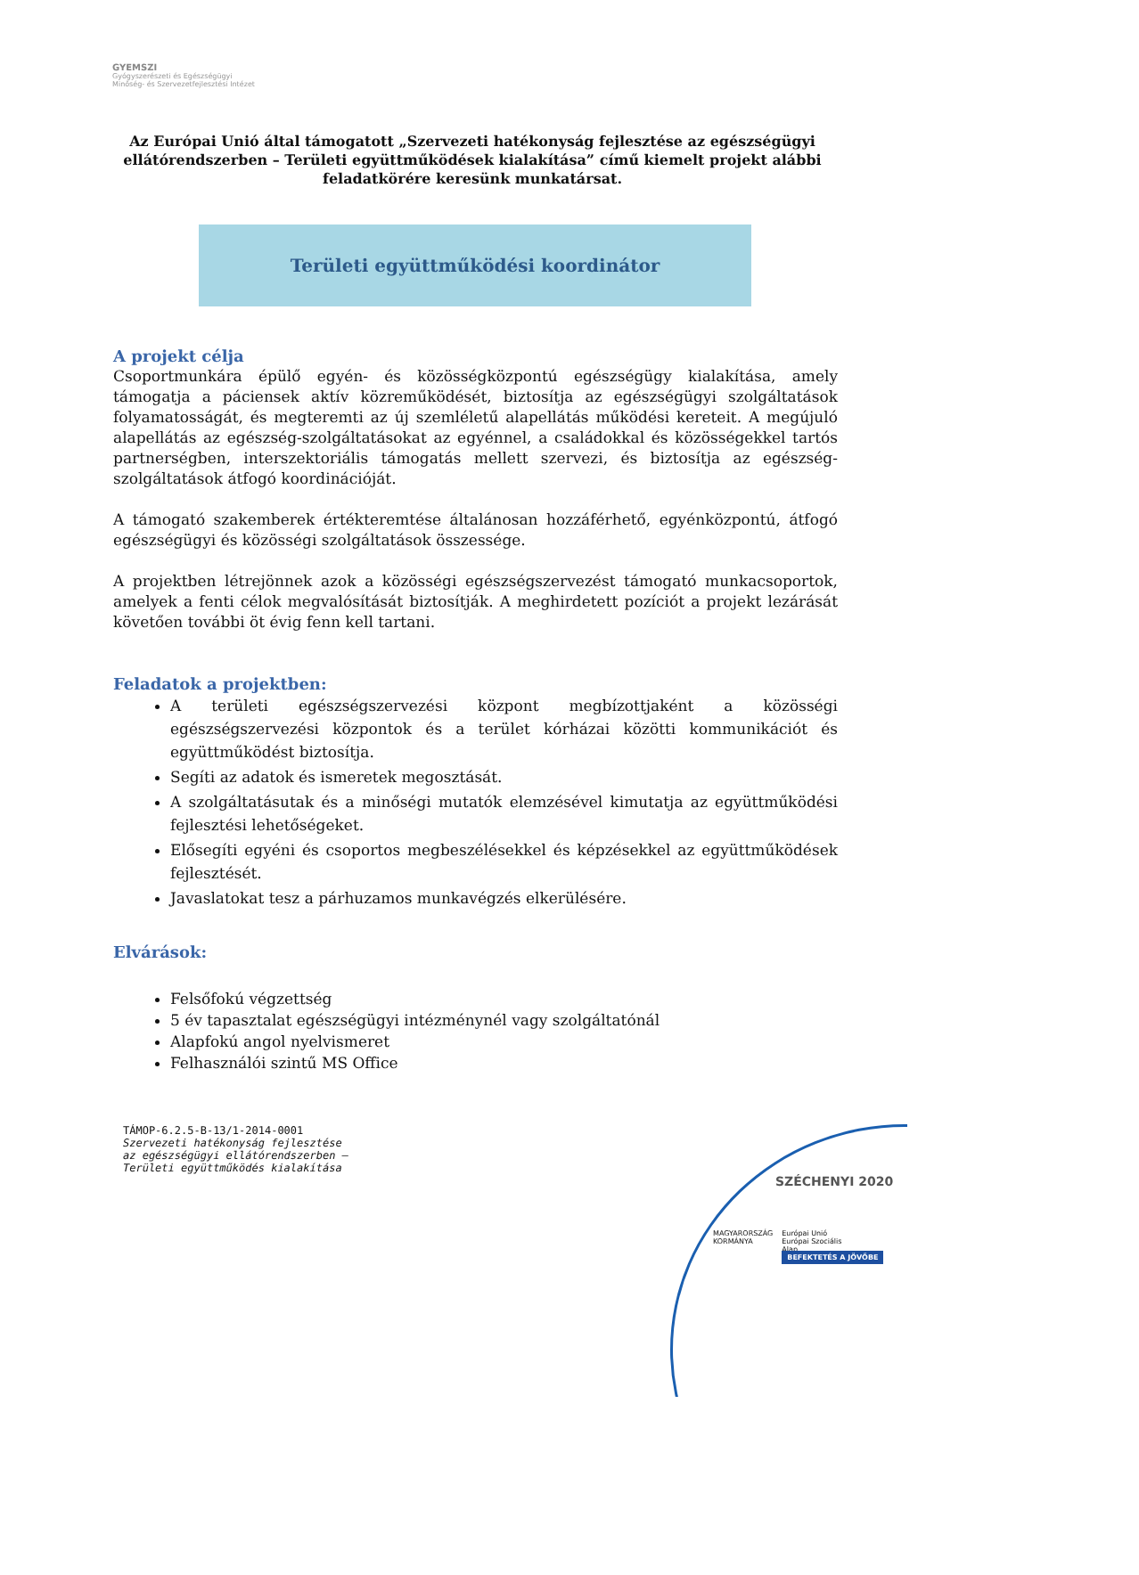GYEMSZI
Gyógyszerészeti és Egészségügyi
Minőség- és Szervezetfejlesztési Intézet
Az Európai Unió által támogatott „Szervezeti hatékonyság fejlesztése az egészségügyi ellátórendszerben – Területi együttműködések kialakítása” című kiemelt projekt alábbi feladatkörére keresünk munkatársat.
Területi együttműködési koordinátor
A projekt célja
Csoportmunkára épülő egyén- és közösségközpontú egészségügy kialakítása, amely támogatja a páciensek aktív közreműködését, biztosítja az egészségügyi szolgáltatások folyamatosságát, és megteremti az új szemléletű alapellátás működési kereteit. A megújuló alapellátás az egészség-szolgáltatásokat az egyénnel, a családokkal és közösségekkel tartós partnerségben, interszektoriális támogatás mellett szervezi, és biztosítja az egészség-szolgáltatások átfogó koordinációját.
A támogató szakemberek értékteremtése általánosan hozzáférhető, egyénközpontú, átfogó egészségügyi és közösségi szolgáltatások összessége.
A projektben létrejönnek azok a közösségi egészségszervezést támogató munkacsoportok, amelyek a fenti célok megvalósítását biztosítják. A meghirdetett pozíciót a projekt lezárását követően további öt évig fenn kell tartani.
Feladatok a projektben:
A területi egészségszervezési központ megbízottjaként a közösségi egészségszervezési központok és a terület kórházai közötti kommunikációt és együttműködést biztosítja.
Segíti az adatok és ismeretek megosztását.
A szolgáltatásutak és a minőségi mutatók elemzésével kimutatja az együttműködési fejlesztési lehetőségeket.
Elősegíti egyéni és csoportos megbeszélésekkel és képzésekkel az együttműködések fejlesztését.
Javaslatokat tesz a párhuzamos munkavégzés elkerülésére.
Elvárások:
Felsőfokú végzettség
5 év tapasztalat egészségügyi intézménynél vagy szolgáltatónál
Alapfokú angol nyelvismeret
Felhasználói szintű MS Office
TÁMOP-6.2.5-B-13/1-2014-0001
Szervezeti hatékonyság fejlesztése
az egészségügyi ellátórendszerben –
Területi együttműködés kialakítása
SZÉCHENYI 2020
MAGYARORSZÁG
KORMÁNYA
Európai Unió
Európai Szociális
Alap
BEFEKTETÉS A JÖVŐBE